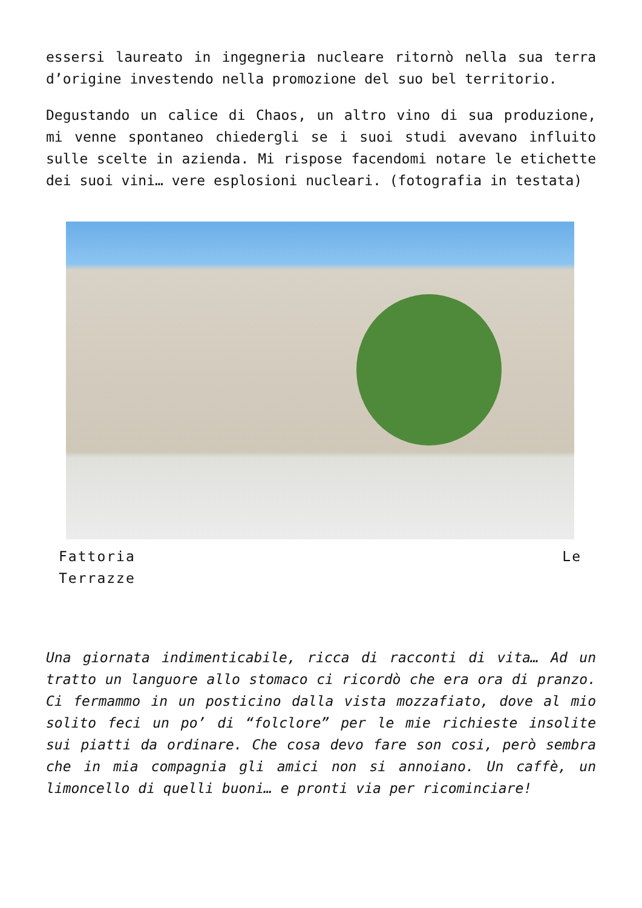essersi laureato in ingegneria nucleare ritornò nella sua terra d’origine investendo nella promozione del suo bel territorio.
Degustando un calice di Chaos, un altro vino di sua produzione, mi venne spontaneo chiedergli se i suoi studi avevano influito sulle scelte in azienda. Mi rispose facendomi notare le etichette dei suoi vini… vere esplosioni nucleari. (fotografia in testata)
Fattoria Le
Terrazze
Una giornata indimenticabile, ricca di racconti di vita… Ad un tratto un languore allo stomaco ci ricordò che era ora di pranzo. Ci fermammo in un posticino dalla vista mozzafiato, dove al mio solito feci un po’ di “folclore” per le mie richieste insolite sui piatti da ordinare. Che cosa devo fare son cosi, però sembra che in mia compagnia gli amici non si annoiano. Un caffè, un limoncello di quelli buoni… e pronti via per ricominciare!